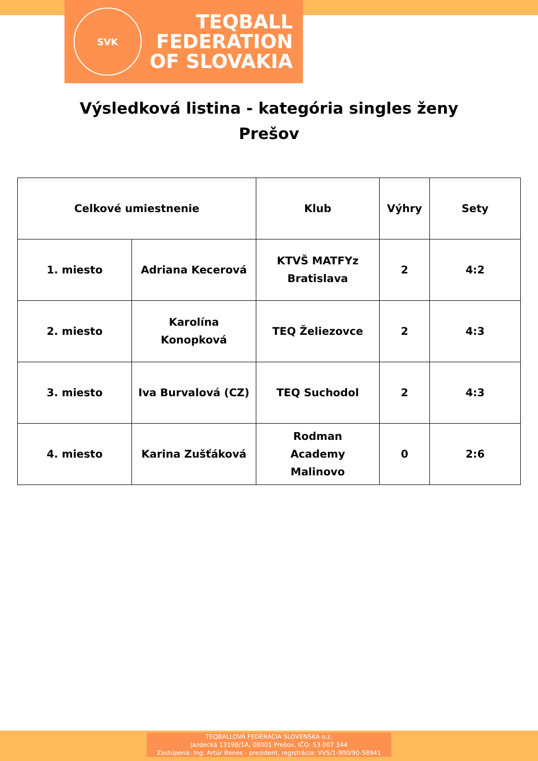SVK
TEQBALL
FEDERATION
OF SLOVAKIA
Výsledková listina - kategória singles ženy
Prešov
| Celkové umiestnenie | | Klub | Výhry | Sety |
| --- | --- | --- | --- | --- |
| 1. miesto | Adriana Kecerová | KTVŠ MATFYz Bratislava | 2 | 4:2 |
| 2. miesto | Karolína Konopková | TEQ Želiezovce | 2 | 4:3 |
| 3. miesto | Iva Burvalová (CZ) | TEQ Suchodol | 2 | 4:3 |
| 4. miesto | Karina Zušťáková | Rodman Academy Malinovo | 0 | 2:6 |
TEQBALLOVÁ FEDERÁCIA SLOVENSKA o.z.
Jazdecká 13198/1A, 08001 Prešov, IČO: 53 007 344
Zastúpená: Ing. Artúr Benes - prezident, registrácia: VVS/1-900/90-58941